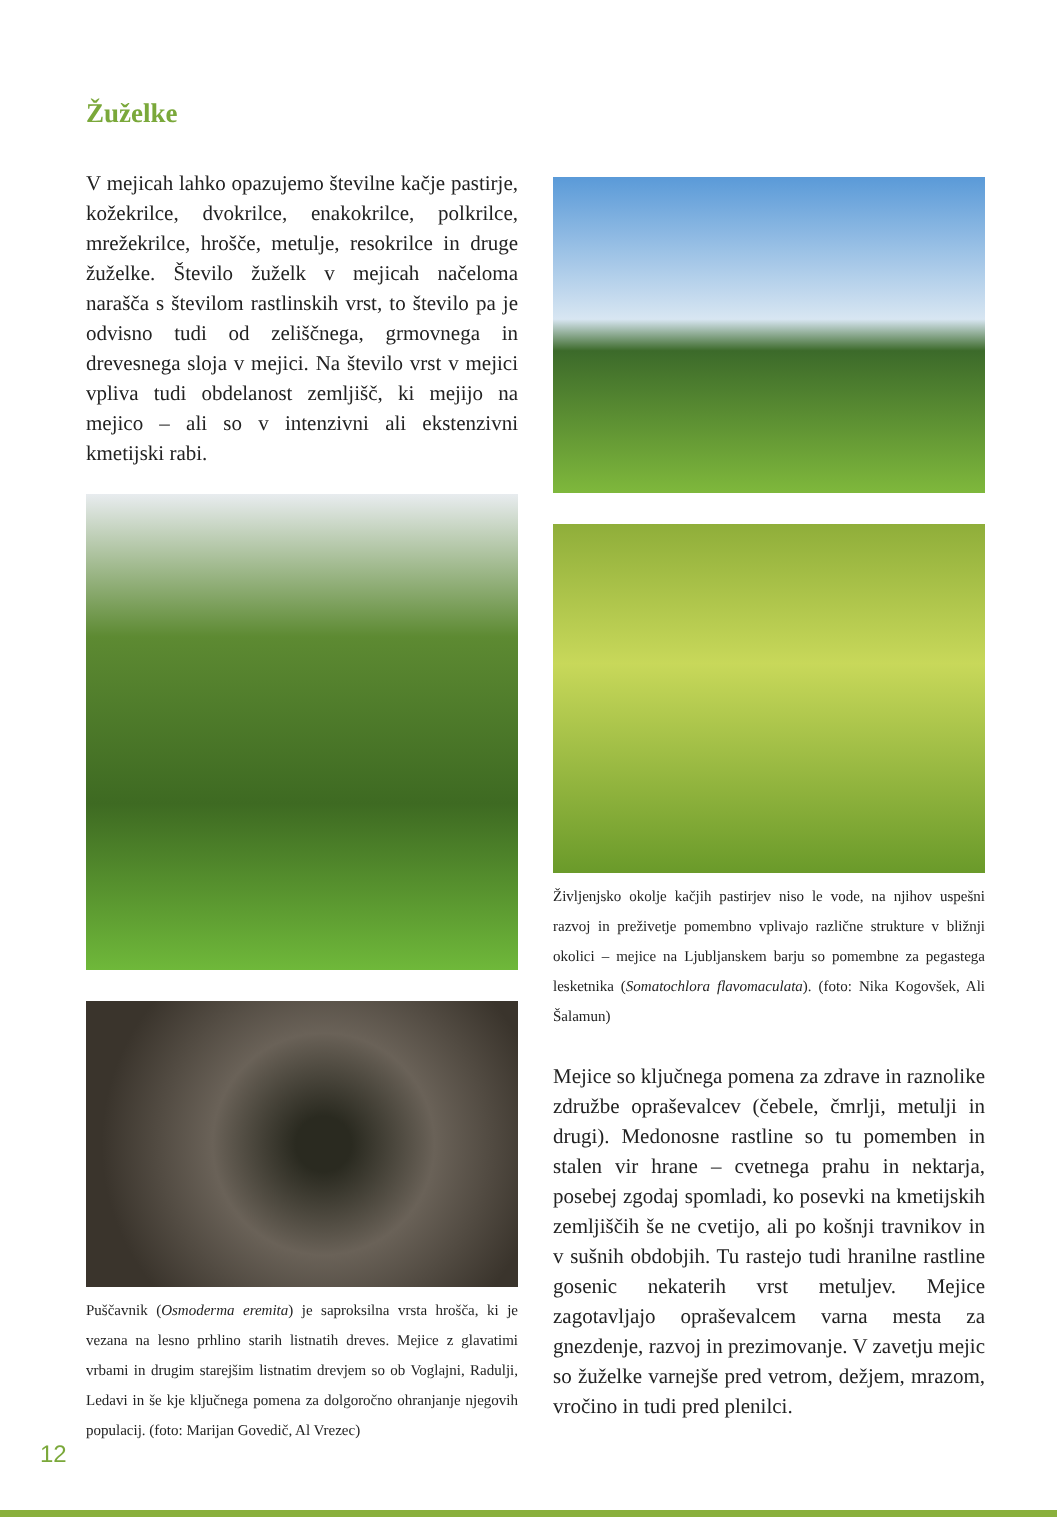Žuželke
V mejicah lahko opazujemo številne kačje pastirje, kožekrilce, dvokrilce, enakokrilce, polkrilce, mrežekrilce, hrošče, metulje, resokrilce in druge žuželke. Število žuželk v mejicah načeloma narašča s številom rastlinskih vrst, to število pa je odvisno tudi od zeliščnega, grmovnega in drevesnega sloja v mejici. Na število vrst v mejici vpliva tudi obdelanost zemljišč, ki mejijo na mejico – ali so v intenzivni ali ekstenzivni kmetijski rabi.
Puščavnik (Osmoderma eremita) je saproksilna vrsta hrošča, ki je vezana na lesno prhlino starih listnatih dreves. Mejice z glavatimi vrbami in drugim starejšim listnatim drevjem so ob Voglajni, Radulji, Ledavi in še kje ključnega pomena za dolgoročno ohranjanje njegovih populacij. (foto: Marijan Govedič, Al Vrezec)
Življenjsko okolje kačjih pastirjev niso le vode, na njihov uspešni razvoj in preživetje pomembno vplivajo različne strukture v bližnji okolici – mejice na Ljubljanskem barju so pomembne za pegastega lesketnika (Somatochlora flavomaculata). (foto: Nika Kogovšek, Ali Šalamun)
Mejice so ključnega pomena za zdrave in raznolike združbe opraševalcev (čebele, čmrlji, metulji in drugi). Medonosne rastline so tu pomemben in stalen vir hrane – cvetnega prahu in nektarja, posebej zgodaj spomladi, ko posevki na kmetijskih zemljiščih še ne cvetijo, ali po košnji travnikov in v sušnih obdobjih. Tu rastejo tudi hranilne rastline gosenic nekaterih vrst metuljev. Mejice zagotavljajo opraševalcem varna mesta za gnezdenje, razvoj in prezimovanje. V zavetju mejic so žuželke varnejše pred vetrom, dežjem, mrazom, vročino in tudi pred plenilci.
12